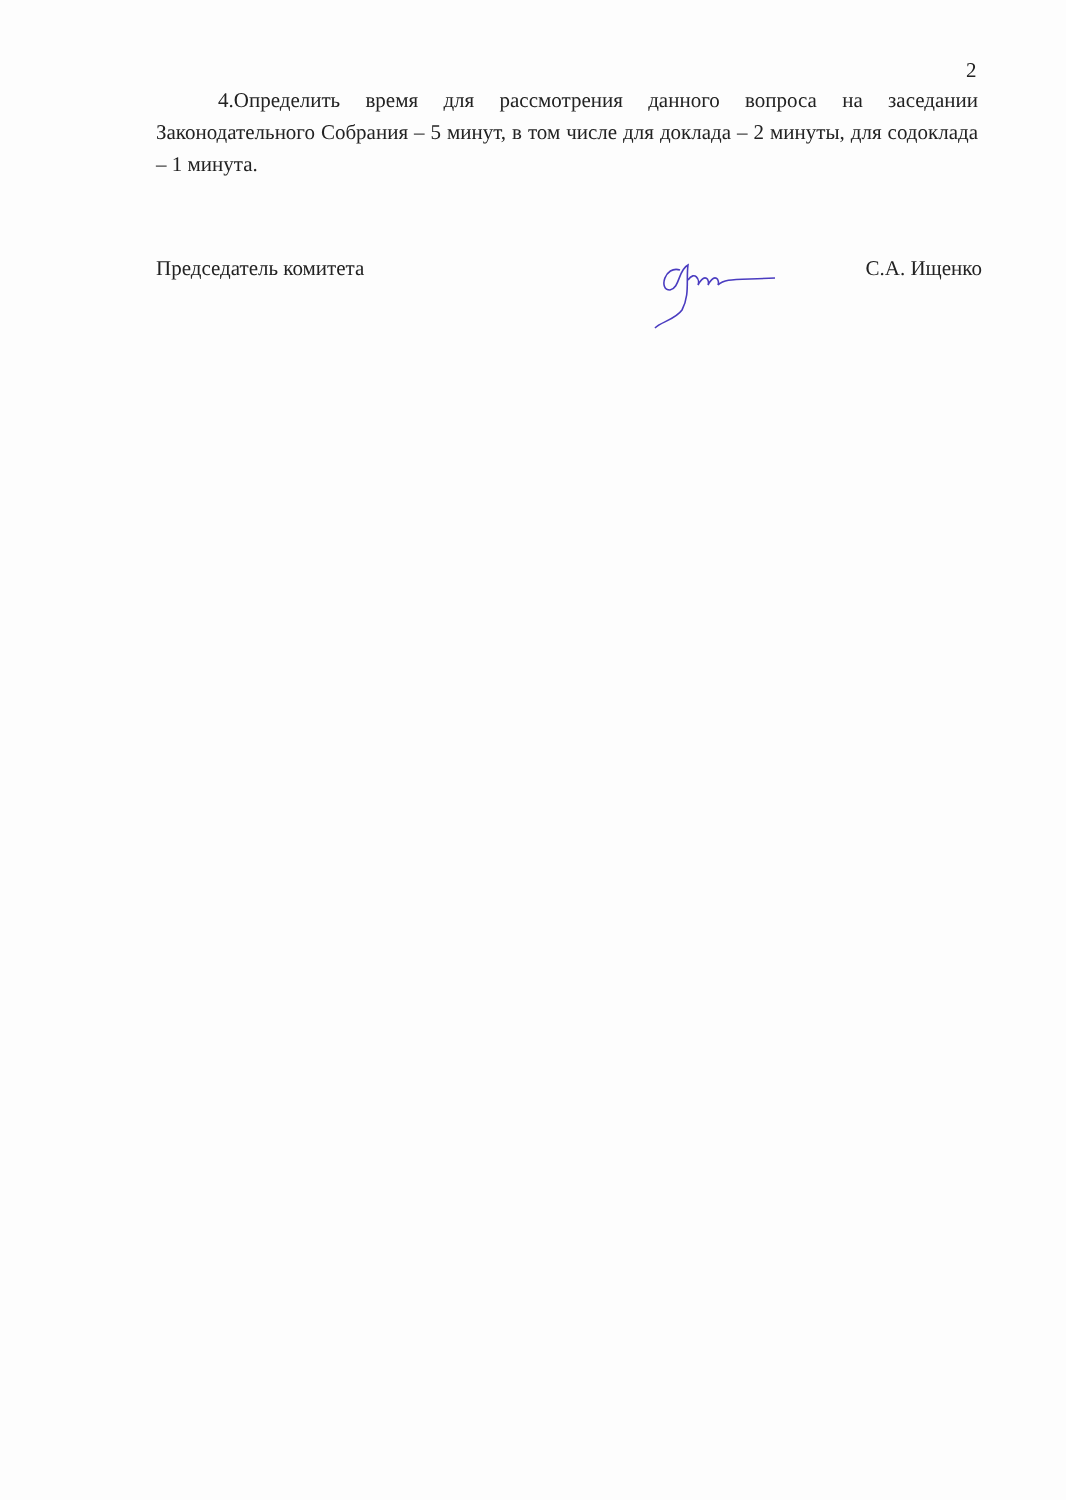2
4.Определить время для рассмотрения данного вопроса на заседании Законодательного Собрания – 5 минут, в том числе для доклада – 2 минуты, для содоклада – 1 минута.
Председатель комитета С.А. Ищенко